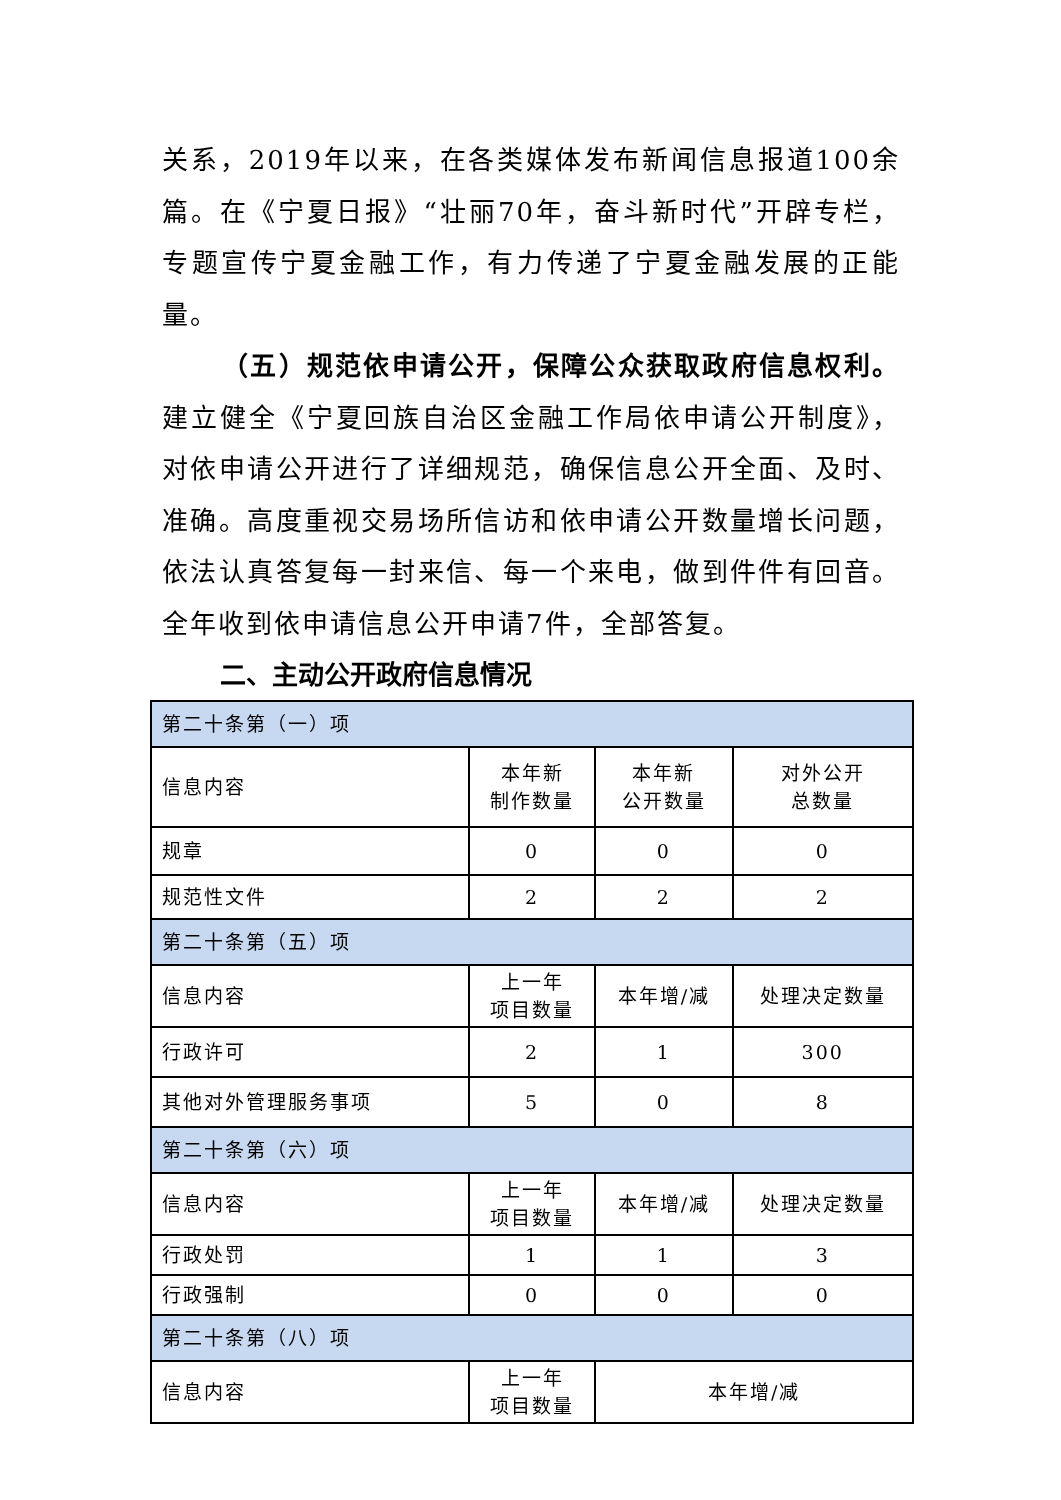关系，2019年以来，在各类媒体发布新闻信息报道100余篇。在《宁夏日报》“壮丽70年，奋斗新时代”开辟专栏，专题宣传宁夏金融工作，有力传递了宁夏金融发展的正能量。
（五）规范依申请公开，保障公众获取政府信息权利。建立健全《宁夏回族自治区金融工作局依申请公开制度》，对依申请公开进行了详细规范，确保信息公开全面、及时、准确。高度重视交易场所信访和依申请公开数量增长问题，依法认真答复每一封来信、每一个来电，做到件件有回音。全年收到依申请信息公开申请7件，全部答复。
二、主动公开政府信息情况
| 第二十条第（一）项 | | | |
| 信息内容 | 本年新 制作数量 | 本年新 公开数量 | 对外公开 总数量 |
| 规章 | 0 | 0 | 0 |
| 规范性文件 | 2 | 2 | 2 |
| 第二十条第（五）项 | | | |
| 信息内容 | 上一年 项目数量 | 本年增/减 | 处理决定数量 |
| 行政许可 | 2 | 1 | 300 |
| 其他对外管理服务事项 | 5 | 0 | 8 |
| 第二十条第（六）项 | | | |
| 信息内容 | 上一年 项目数量 | 本年增/减 | 处理决定数量 |
| 行政处罚 | 1 | 1 | 3 |
| 行政强制 | 0 | 0 | 0 |
| 第二十条第（八）项 | | | |
| 信息内容 | 上一年 项目数量 | 本年增/减 | |